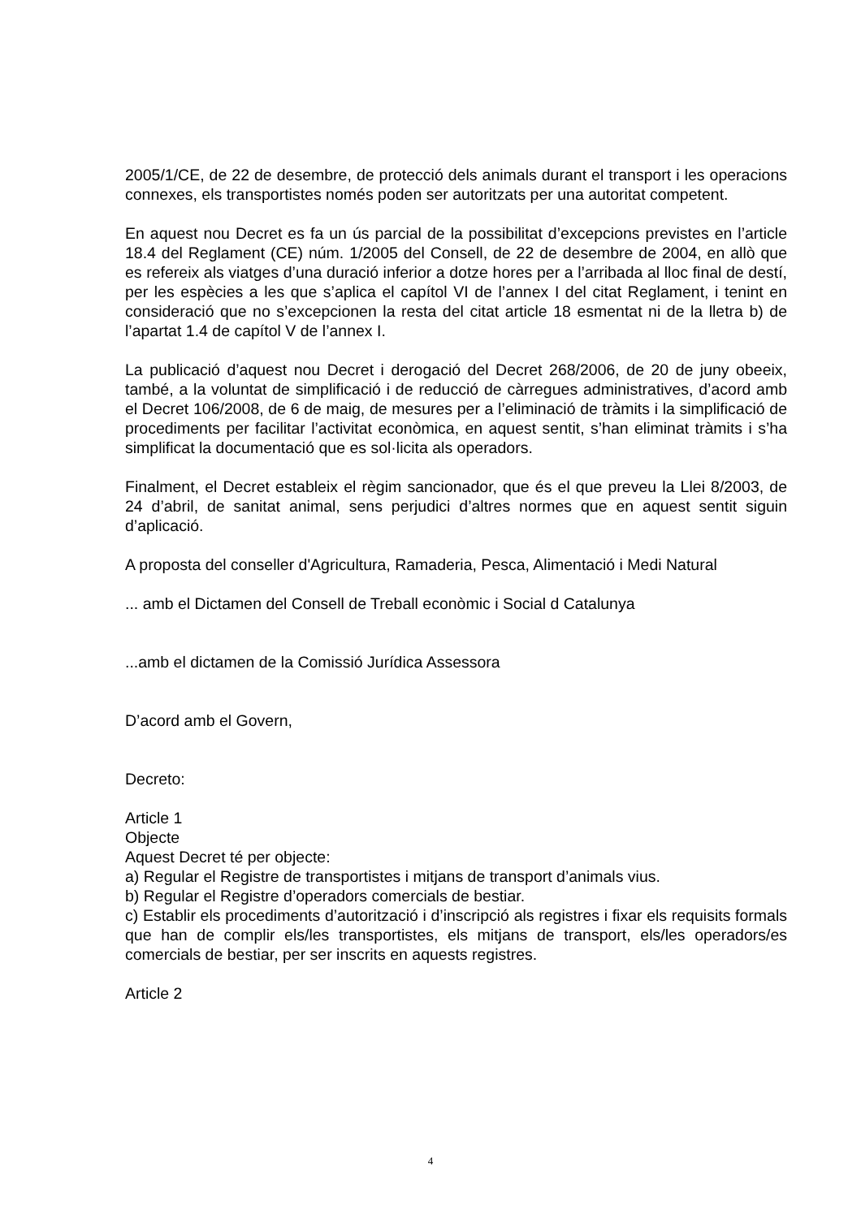2005/1/CE, de 22 de desembre, de protecció dels animals durant el transport i les operacions connexes, els transportistes només poden ser autoritzats per una autoritat competent.
En aquest nou Decret es fa un ús parcial de la possibilitat d’excepcions previstes en l’article 18.4 del Reglament (CE) núm. 1/2005 del Consell, de 22 de desembre de 2004, en allò que es refereix als viatges d’una duració inferior a dotze hores per a l’arribada al lloc final de destí, per les espècies a les que s’aplica el capítol VI de l’annex I del citat Reglament, i tenint en consideració que no s’excepcionen la resta del citat article 18 esmentat ni de la lletra b) de l’apartat 1.4 de capítol V de l’annex I.
La publicació d’aquest nou Decret i derogació del Decret 268/2006, de 20 de juny obeeix, també, a la voluntat de simplificació i de reducció de càrregues administratives, d’acord amb el Decret 106/2008, de 6 de maig, de mesures per a l’eliminació de tràmits i la simplificació de procediments per facilitar l’activitat econòmica, en aquest sentit, s’han eliminat tràmits i s’ha simplificat la documentació que es sol·licita als operadors.
Finalment, el Decret estableix el règim sancionador, que és el que preveu la Llei 8/2003, de 24 d’abril, de sanitat animal, sens perjudici d’altres normes que en aquest sentit siguin d’aplicació.
A proposta del conseller d'Agricultura, Ramaderia, Pesca, Alimentació i Medi Natural
... amb el Dictamen del Consell de Treball econòmic i Social d Catalunya
...amb el dictamen de la Comissió Jurídica Assessora
D’acord amb el Govern,
Decreto:
Article 1
Objecte
Aquest Decret té per objecte:
a) Regular el Registre de transportistes i mitjans de transport d’animals vius.
b) Regular el Registre d’operadors comercials de bestiar.
c) Establir els procediments d’autorització i d’inscripció als registres i fixar els requisits formals que han de complir els/les transportistes, els mitjans de transport, els/les operadors/es comercials de bestiar, per ser inscrits en aquests registres.
Article 2
4